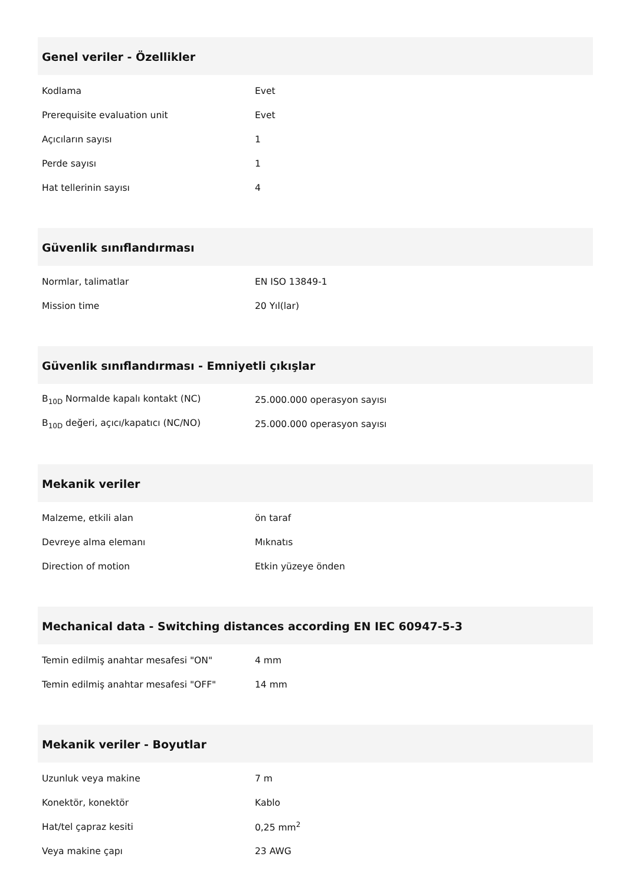Genel veriler - Özellikler
| Kodlama | Evet |
| Prerequisite evaluation unit | Evet |
| Açıcıların sayısı | 1 |
| Perde sayısı | 1 |
| Hat tellerinin sayısı | 4 |
Güvenlik sınıflandırması
| Normlar, talimatlar | EN ISO 13849-1 |
| Mission time | 20 Yıl(lar) |
Güvenlik sınıflandırması - Emniyetli çıkışlar
| B<sub>10D</sub> Normalde kapalı kontakt (NC) | 25.000.000 operasyon sayısı |
| B<sub>10D</sub> değeri, açıcı/kapatıcı (NC/NO) | 25.000.000 operasyon sayısı |
Mekanik veriler
| Malzeme, etkili alan | ön taraf |
| Devreye alma elemanı | Mıknatıs |
| Direction of motion | Etkin yüzeye önden |
Mechanical data - Switching distances according EN IEC 60947-5-3
| Temin edilmiş anahtar mesafesi "ON" | 4 mm |
| Temin edilmiş anahtar mesafesi "OFF" | 14 mm |
Mekanik veriler - Boyutlar
| Uzunluk veya makine | 7 m |
| Konektör, konektör | Kablo |
| Hat/tel çapraz kesiti | 0,25 mm<sup>2</sup> |
| Veya makine çapı | 23 AWG |